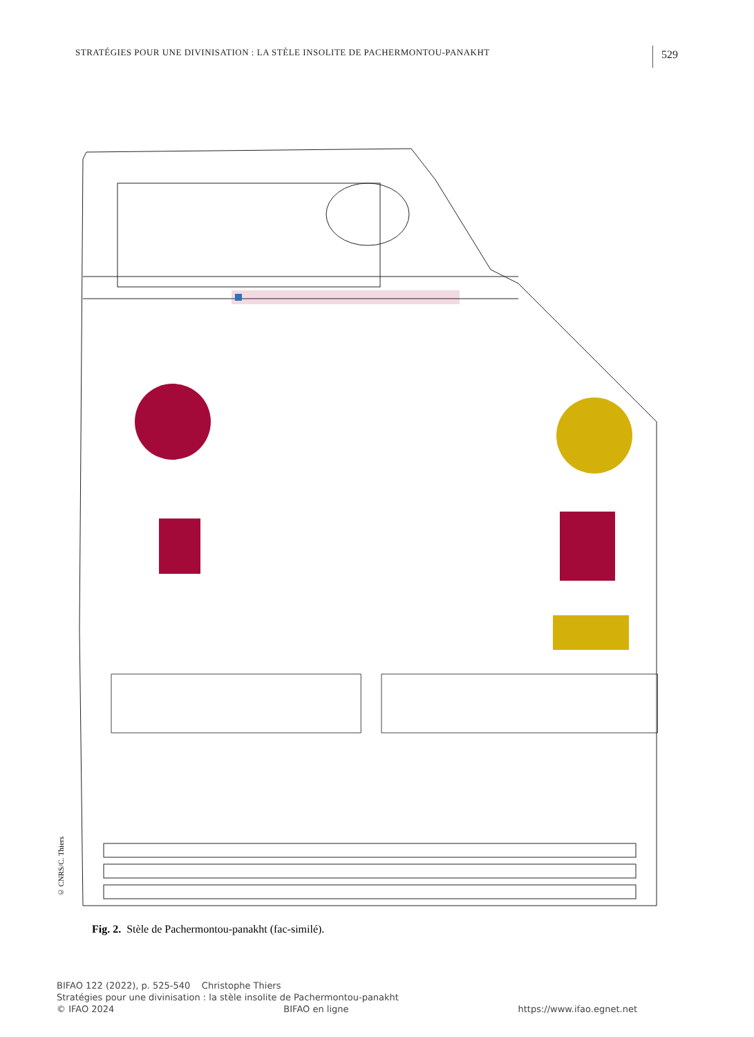STRATÉGIES POUR UNE DIVINISATION : LA STÈLE INSOLITE DE PACHERMONTOU-PANAKHT 529
© CNRS/C. Thiers
Fig. 2. Stèle de Pachermontou-panakht (fac-similé).
BIFAO 122 (2022), p. 525-540 Christophe Thiers
Stratégies pour une divinisation : la stèle insolite de Pachermontou-panakht
© IFAO 2024 BIFAO en ligne https://www.ifao.egnet.net